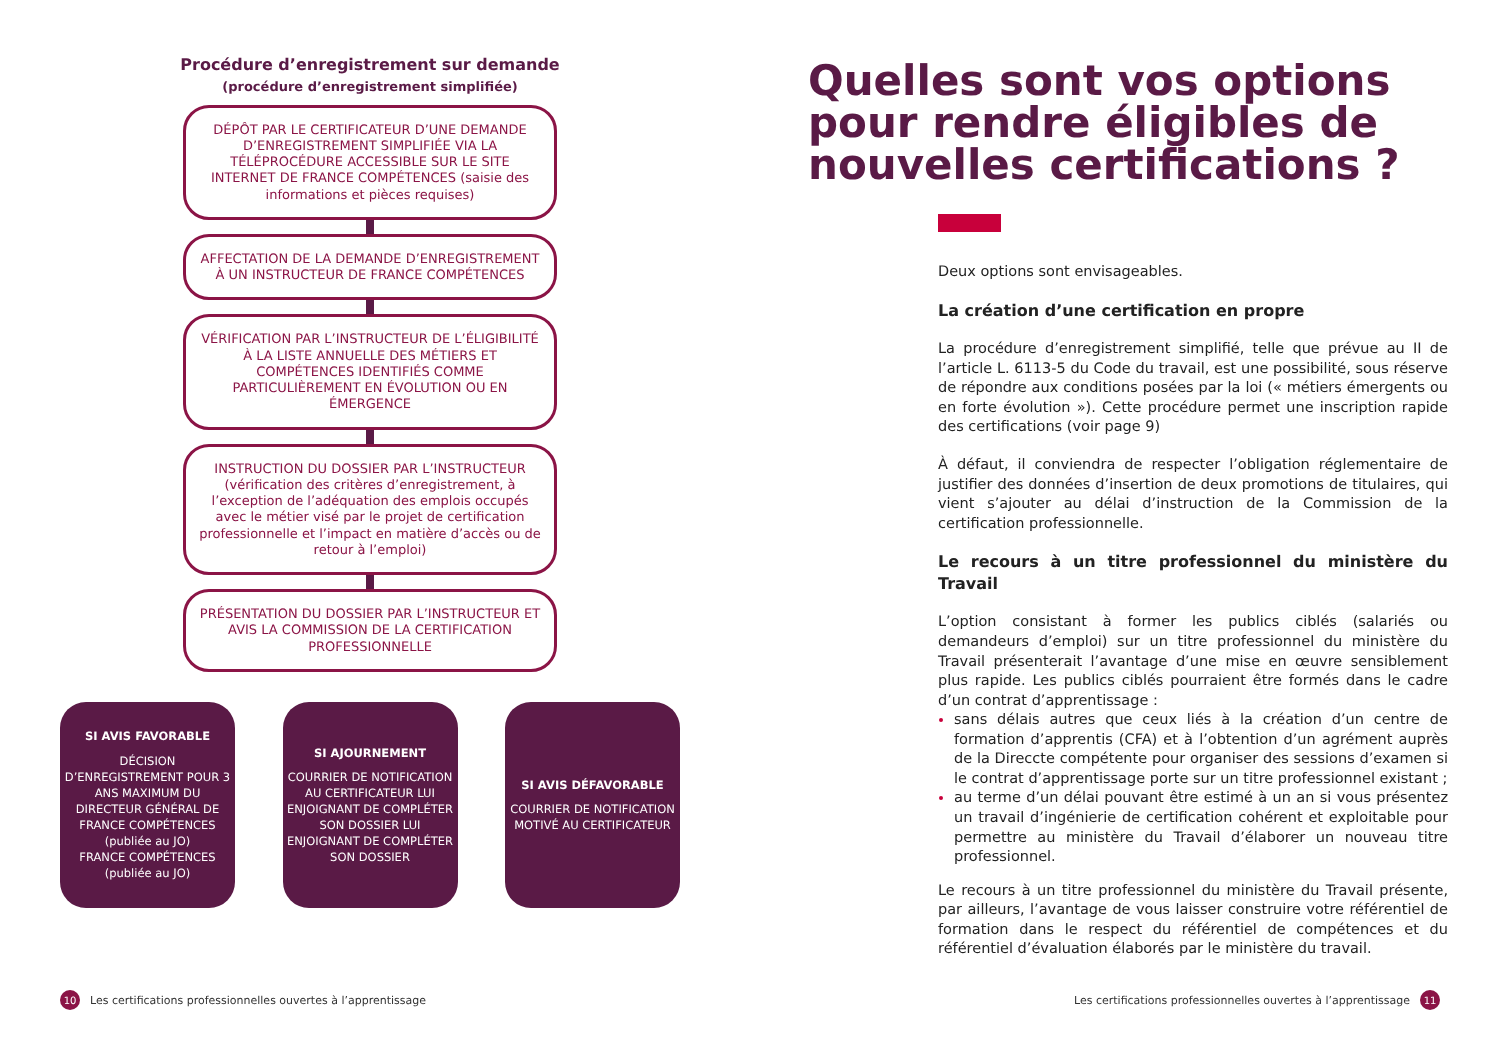Procédure d’enregistrement sur demande
(procédure d’enregistrement simplifiée)
DÉPÔT PAR LE CERTIFICATEUR D’UNE DEMANDE D’ENREGISTREMENT SIMPLIFIÉE VIA LA TÉLÉPROCÉDURE ACCESSIBLE SUR LE SITE INTERNET DE FRANCE COMPÉTENCES (saisie des informations et pièces requises)
AFFECTATION DE LA DEMANDE D’ENREGISTREMENT À UN INSTRUCTEUR DE FRANCE COMPÉTENCES
VÉRIFICATION PAR L’INSTRUCTEUR DE L’ÉLIGIBILITÉ À LA LISTE ANNUELLE DES MÉTIERS ET COMPÉTENCES IDENTIFIÉS COMME PARTICULIÈREMENT EN ÉVOLUTION OU EN ÉMERGENCE
INSTRUCTION DU DOSSIER PAR L’INSTRUCTEUR (vérification des critères d’enregistrement, à l’exception de l’adéquation des emplois occupés avec le métier visé par le projet de certification professionnelle et l’impact en matière d’accès ou de retour à l’emploi)
PRÉSENTATION DU DOSSIER PAR L’INSTRUCTEUR ET AVIS LA COMMISSION DE LA CERTIFICATION PROFESSIONNELLE
SI AVIS FAVORABLE
DÉCISION D’ENREGISTREMENT POUR 3 ANS MAXIMUM DU DIRECTEUR GÉNÉRAL DE FRANCE COMPÉTENCES (publiée au JO)
FRANCE COMPÉTENCES (publiée au JO)
SI AJOURNEMENT
COURRIER DE NOTIFICATION AU CERTIFICATEUR LUI ENJOIGNANT DE COMPLÉTER SON DOSSIER LUI ENJOIGNANT DE COMPLÉTER SON DOSSIER
SI AVIS DÉFAVORABLE
COURRIER DE NOTIFICATION MOTIVÉ AU CERTIFICATEUR
Quelles sont vos options pour rendre éligibles de nouvelles certifications ?
Deux options sont envisageables.
La création d’une certification en propre
La procédure d’enregistrement simplifié, telle que prévue au II de l’article L. 6113-5 du Code du travail, est une possibilité, sous réserve de répondre aux conditions posées par la loi (« métiers émergents ou en forte évolution »). Cette procédure permet une inscription rapide des certifications (voir page 9)
À défaut, il conviendra de respecter l’obligation réglementaire de justifier des données d’insertion de deux promotions de titulaires, qui vient s’ajouter au délai d’instruction de la Commission de la certification professionnelle.
Le recours à un titre professionnel du ministère du Travail
L’option consistant à former les publics ciblés (salariés ou demandeurs d’emploi) sur un titre professionnel du ministère du Travail présenterait l’avantage d’une mise en œuvre sensiblement plus rapide. Les publics ciblés pourraient être formés dans le cadre d’un contrat d’apprentissage :
sans délais autres que ceux liés à la création d’un centre de formation d’apprentis (CFA) et à l’obtention d’un agrément auprès de la Direccte compétente pour organiser des sessions d’examen si le contrat d’apprentissage porte sur un titre professionnel existant ;
au terme d’un délai pouvant être estimé à un an si vous présentez un travail d’ingénierie de certification cohérent et exploitable pour permettre au ministère du Travail d’élaborer un nouveau titre professionnel.
Le recours à un titre professionnel du ministère du Travail présente, par ailleurs, l’avantage de vous laisser construire votre référentiel de formation dans le respect du référentiel de compétences et du référentiel d’évaluation élaborés par le ministère du travail.
10 Les certifications professionnelles ouvertes à l’apprentissage
Les certifications professionnelles ouvertes à l’apprentissage 11